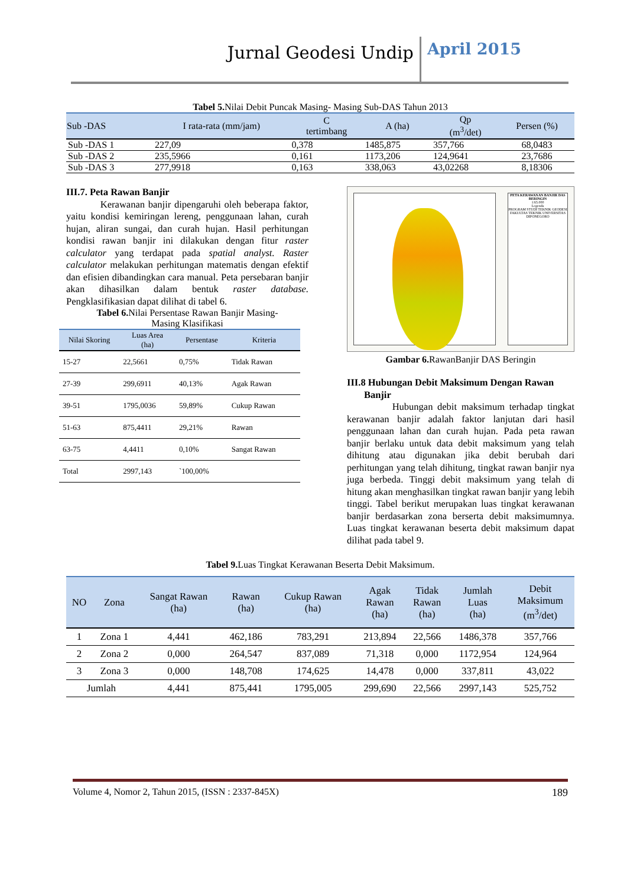Jurnal Geodesi Undip
April 2015
Tabel 5. Nilai Debit Puncak Masing- Masing Sub-DAS Tahun 2013
| Sub -DAS | I rata-rata (mm/jam) | C tertimbang | A (ha) | Qp (m<sup>3</sup>/det) | Persen (%) |
| --- | --- | --- | --- | --- | --- |
| Sub -DAS 1 | 227,09 | 0,378 | 1485,875 | 357,766 | 68,0483 |
| Sub -DAS 2 | 235,5966 | 0,161 | 1173,206 | 124,9641 | 23,7686 |
| Sub -DAS 3 | 277,9918 | 0,163 | 338,063 | 43,02268 | 8,18306 |
III.7. Peta Rawan Banjir
Kerawanan banjir dipengaruhi oleh beberapa faktor, yaitu kondisi kemiringan lereng, penggunaan lahan, curah hujan, aliran sungai, dan curah hujan. Hasil perhitungan kondisi rawan banjir ini dilakukan dengan fitur raster calculator yang terdapat pada spatial analyst. Raster calculator melakukan perhitungan matematis dengan efektif dan efisien dibandingkan cara manual. Peta persebaran banjir akan dihasilkan dalam bentuk raster database. Pengklasifikasian dapat dilihat di tabel 6.
Tabel 6. Nilai Persentase Rawan Banjir Masing-
Masing Klasifikasi
| Nilai Skoring | Luas Area (ha) | Persentase | Kriteria |
| --- | --- | --- | --- |
| 15-27 | 22,5661 | 0,75% | Tidak Rawan |
| 27-39 | 299,6911 | 40,13% | Agak Rawan |
| 39-51 | 1795,0036 | 59,89% | Cukup Rawan |
| 51-63 | 875,4411 | 29,21% | Rawan |
| 63-75 | 4,4411 | 0,10% | Sangat Rawan |
| Total | 2997,143 | `100,00% | |
PETA KERAWANAN BANJIR DAS BERINGIN
1:65.000
Legenda
PROGRAM STUDI TEKNIK GEODESI FAKULTAS TEKNIK UNIVERSITAS DIPONEGORO
Gambar 6. RawanBanjir DAS Beringin
III.8 Hubungan Debit Maksimum Dengan Rawan
Banjir
Hubungan debit maksimum terhadap tingkat kerawanan banjir adalah faktor lanjutan dari hasil penggunaan lahan dan curah hujan. Pada peta rawan banjir berlaku untuk data debit maksimum yang telah dihitung atau digunakan jika debit berubah dari perhitungan yang telah dihitung, tingkat rawan banjir nya juga berbeda. Tinggi debit maksimum yang telah di hitung akan menghasilkan tingkat rawan banjir yang lebih tinggi. Tabel berikut merupakan luas tingkat kerawanan banjir berdasarkan zona berserta debit maksimumnya. Luas tingkat kerawanan beserta debit maksimum dapat dilihat pada tabel 9.
Tabel 9. Luas Tingkat Kerawanan Beserta Debit Maksimum.
| NO | Zona | Sangat Rawan (ha) | Rawan (ha) | Cukup Rawan (ha) | Agak Rawan (ha) | Tidak Rawan (ha) | Jumlah Luas (ha) | Debit Maksimum (m<sup>3</sup>/det) |
| --- | --- | --- | --- | --- | --- | --- | --- | --- |
| 1 | Zona 1 | 4,441 | 462,186 | 783,291 | 213,894 | 22,566 | 1486,378 | 357,766 |
| 2 | Zona 2 | 0,000 | 264,547 | 837,089 | 71,318 | 0,000 | 1172,954 | 124,964 |
| 3 | Zona 3 | 0,000 | 148,708 | 174,625 | 14,478 | 0,000 | 337,811 | 43,022 |
| Jumlah | | 4,441 | 875,441 | 1795,005 | 299,690 | 22,566 | 2997,143 | 525,752 |
Volume 4, Nomor 2, Tahun 2015, (ISSN : 2337-845X) 189